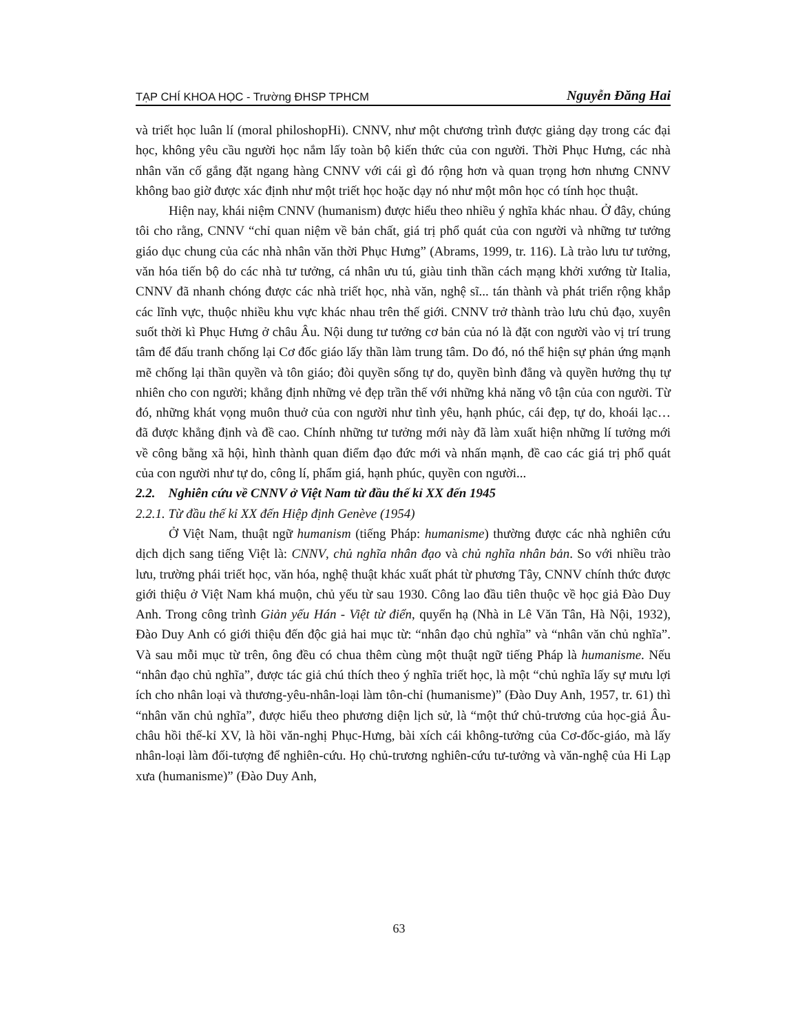TẠP CHÍ KHOA HỌC - Trường ĐHSP TPHCM Nguyễn Đăng Hai
và triết học luân lí (moral philoshopHi). CNNV, như một chương trình được giảng dạy trong các đại học, không yêu cầu người học nắm lấy toàn bộ kiến thức của con người. Thời Phục Hưng, các nhà nhân văn cố gắng đặt ngang hàng CNNV với cái gì đó rộng hơn và quan trọng hơn nhưng CNNV không bao giờ được xác định như một triết học hoặc dạy nó như một môn học có tính học thuật.
Hiện nay, khái niệm CNNV (humanism) được hiểu theo nhiều ý nghĩa khác nhau. Ở đây, chúng tôi cho rằng, CNNV “chỉ quan niệm về bản chất, giá trị phổ quát của con người và những tư tưởng giáo dục chung của các nhà nhân văn thời Phục Hưng” (Abrams, 1999, tr. 116). Là trào lưu tư tưởng, văn hóa tiến bộ do các nhà tư tưởng, cá nhân ưu tú, giàu tinh thần cách mạng khởi xướng từ Italia, CNNV đã nhanh chóng được các nhà triết học, nhà văn, nghệ sĩ... tán thành và phát triển rộng khắp các lĩnh vực, thuộc nhiều khu vực khác nhau trên thế giới. CNNV trở thành trào lưu chủ đạo, xuyên suốt thời kì Phục Hưng ở châu Âu. Nội dung tư tưởng cơ bản của nó là đặt con người vào vị trí trung tâm để đấu tranh chống lại Cơ đốc giáo lấy thần làm trung tâm. Do đó, nó thể hiện sự phản ứng mạnh mẽ chống lại thần quyền và tôn giáo; đòi quyền sống tự do, quyền bình đẳng và quyền hưởng thụ tự nhiên cho con người; khẳng định những vẻ đẹp trần thế với những khả năng vô tận của con người. Từ đó, những khát vọng muôn thuở của con người như tình yêu, hạnh phúc, cái đẹp, tự do, khoái lạc… đã được khẳng định và đề cao. Chính những tư tưởng mới này đã làm xuất hiện những lí tưởng mới về công bằng xã hội, hình thành quan điểm đạo đức mới và nhấn mạnh, đề cao các giá trị phổ quát của con người như tự do, công lí, phẩm giá, hạnh phúc, quyền con người...
2.2. Nghiên cứu về CNNV ở Việt Nam từ đầu thế kỉ XX đến 1945
2.2.1. Từ đầu thế kỉ XX đến Hiệp định Genève (1954)
Ở Việt Nam, thuật ngữ humanism (tiếng Pháp: humanisme) thường được các nhà nghiên cứu dịch dịch sang tiếng Việt là: CNNV, chủ nghĩa nhân đạo và chủ nghĩa nhân bản. So với nhiều trào lưu, trường phái triết học, văn hóa, nghệ thuật khác xuất phát từ phương Tây, CNNV chính thức được giới thiệu ở Việt Nam khá muộn, chủ yếu từ sau 1930. Công lao đầu tiên thuộc về học giả Đào Duy Anh. Trong công trình Giản yếu Hán - Việt từ điển, quyển hạ (Nhà in Lê Văn Tân, Hà Nội, 1932), Đào Duy Anh có giới thiệu đến độc giả hai mục từ: “nhân đạo chủ nghĩa” và “nhân văn chủ nghĩa”. Và sau mỗi mục từ trên, ông đều có chua thêm cùng một thuật ngữ tiếng Pháp là humanisme. Nếu “nhân đạo chủ nghĩa”, được tác giả chú thích theo ý nghĩa triết học, là một “chủ nghĩa lấy sự mưu lợi ích cho nhân loại và thương-yêu-nhân-loại làm tôn-chỉ (humanisme)” (Đào Duy Anh, 1957, tr. 61) thì “nhân văn chủ nghĩa”, được hiểu theo phương diện lịch sử, là “một thứ chủ-trương của học-giả Âu-châu hồi thế-kỉ XV, là hồi văn-nghị Phục-Hưng, bài xích cái không-tưởng của Cơ-đốc-giáo, mà lấy nhân-loại làm đối-tượng để nghiên-cứu. Họ chủ-trương nghiên-cứu tư-tưởng và văn-nghệ của Hi Lạp xưa (humanisme)” (Đào Duy Anh,
63